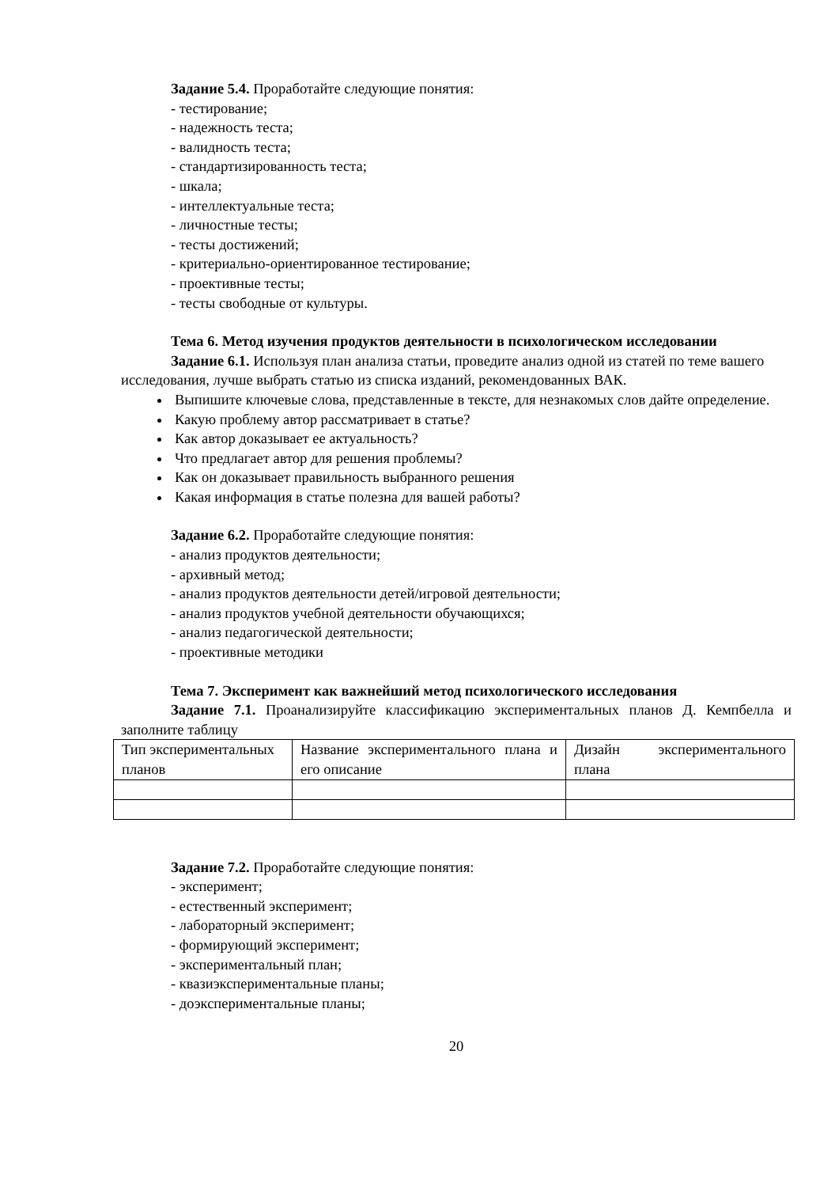Задание 5.4. Проработайте следующие понятия:
- тестирование;
- надежность теста;
- валидность теста;
- стандартизированность теста;
- шкала;
- интеллектуальные теста;
- личностные тесты;
- тесты достижений;
- критериально-ориентированное тестирование;
- проективные тесты;
- тесты свободные от культуры.
Тема 6. Метод изучения продуктов деятельности в психологическом исследовании
Задание 6.1. Используя план анализа статьи, проведите анализ одной из статей по теме вашего исследования, лучше выбрать статью из списка изданий, рекомендованных ВАК.
Выпишите ключевые слова, представленные в тексте, для незнакомых слов дайте определение.
Какую проблему автор рассматривает в статье?
Как автор доказывает ее актуальность?
Что предлагает автор для решения проблемы?
Как он доказывает правильность выбранного решения
Какая информация в статье полезна для вашей работы?
Задание 6.2. Проработайте следующие понятия:
- анализ продуктов деятельности;
- архивный метод;
- анализ продуктов деятельности детей/игровой деятельности;
- анализ продуктов учебной деятельности обучающихся;
- анализ педагогической деятельности;
- проективные методики
Тема 7. Эксперимент как важнейший метод психологического исследования
Задание 7.1. Проанализируйте классификацию экспериментальных планов Д. Кемпбелла и заполните таблицу
| Тип экспериментальных планов | Название экспериментального плана и его описание | Дизайн экспериментального плана |
Задание 7.2. Проработайте следующие понятия:
- эксперимент;
- естественный эксперимент;
- лабораторный эксперимент;
- формирующий эксперимент;
- экспериментальный план;
- квазиэкспериментальные планы;
- доэкспериментальные планы;
20